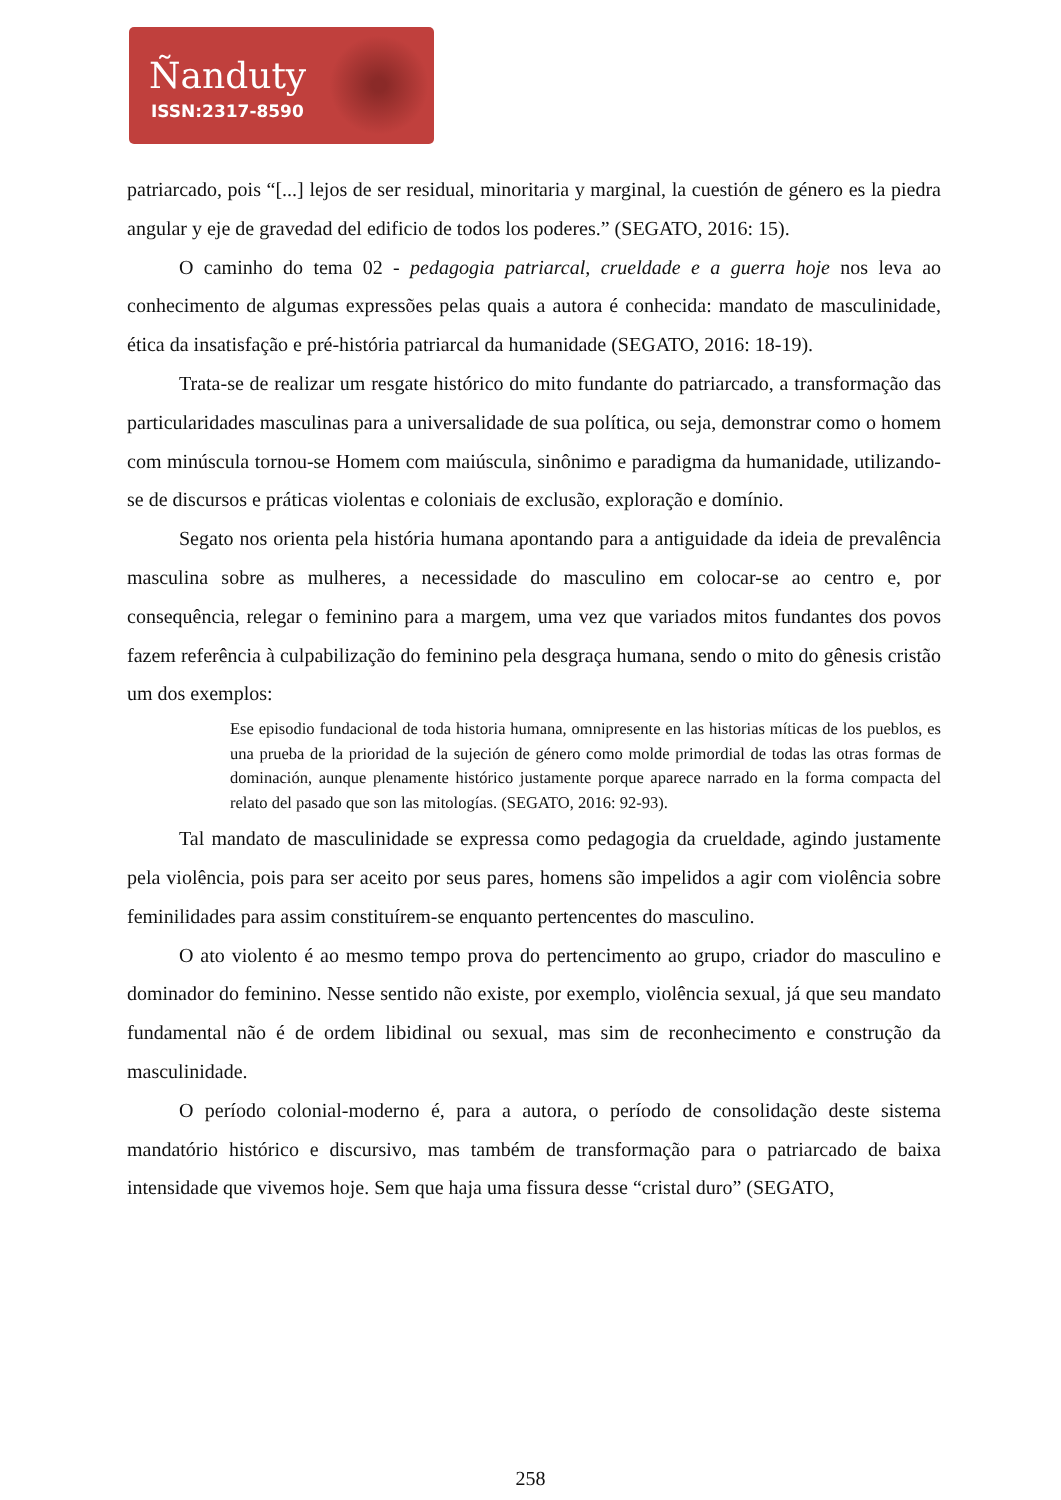Ñanduty
ISSN:2317-8590
patriarcado, pois “[...] lejos de ser residual, minoritaria y marginal, la cuestión de género es la piedra angular y eje de gravedad del edificio de todos los poderes.” (SEGATO, 2016: 15).
O caminho do tema 02 - pedagogia patriarcal, crueldade e a guerra hoje nos leva ao conhecimento de algumas expressões pelas quais a autora é conhecida: mandato de masculinidade, ética da insatisfação e pré-história patriarcal da humanidade (SEGATO, 2016: 18-19).
Trata-se de realizar um resgate histórico do mito fundante do patriarcado, a transformação das particularidades masculinas para a universalidade de sua política, ou seja, demonstrar como o homem com minúscula tornou-se Homem com maiúscula, sinônimo e paradigma da humanidade, utilizando-se de discursos e práticas violentas e coloniais de exclusão, exploração e domínio.
Segato nos orienta pela história humana apontando para a antiguidade da ideia de prevalência masculina sobre as mulheres, a necessidade do masculino em colocar-se ao centro e, por consequência, relegar o feminino para a margem, uma vez que variados mitos fundantes dos povos fazem referência à culpabilização do feminino pela desgraça humana, sendo o mito do gênesis cristão um dos exemplos:
Ese episodio fundacional de toda historia humana, omnipresente en las historias míticas de los pueblos, es una prueba de la prioridad de la sujeción de género como molde primordial de todas las otras formas de dominación, aunque plenamente histórico justamente porque aparece narrado en la forma compacta del relato del pasado que son las mitologías. (SEGATO, 2016: 92-93).
Tal mandato de masculinidade se expressa como pedagogia da crueldade, agindo justamente pela violência, pois para ser aceito por seus pares, homens são impelidos a agir com violência sobre feminilidades para assim constituírem-se enquanto pertencentes do masculino.
O ato violento é ao mesmo tempo prova do pertencimento ao grupo, criador do masculino e dominador do feminino. Nesse sentido não existe, por exemplo, violência sexual, já que seu mandato fundamental não é de ordem libidinal ou sexual, mas sim de reconhecimento e construção da masculinidade.
O período colonial-moderno é, para a autora, o período de consolidação deste sistema mandatório histórico e discursivo, mas também de transformação para o patriarcado de baixa intensidade que vivemos hoje. Sem que haja uma fissura desse “cristal duro” (SEGATO,
258